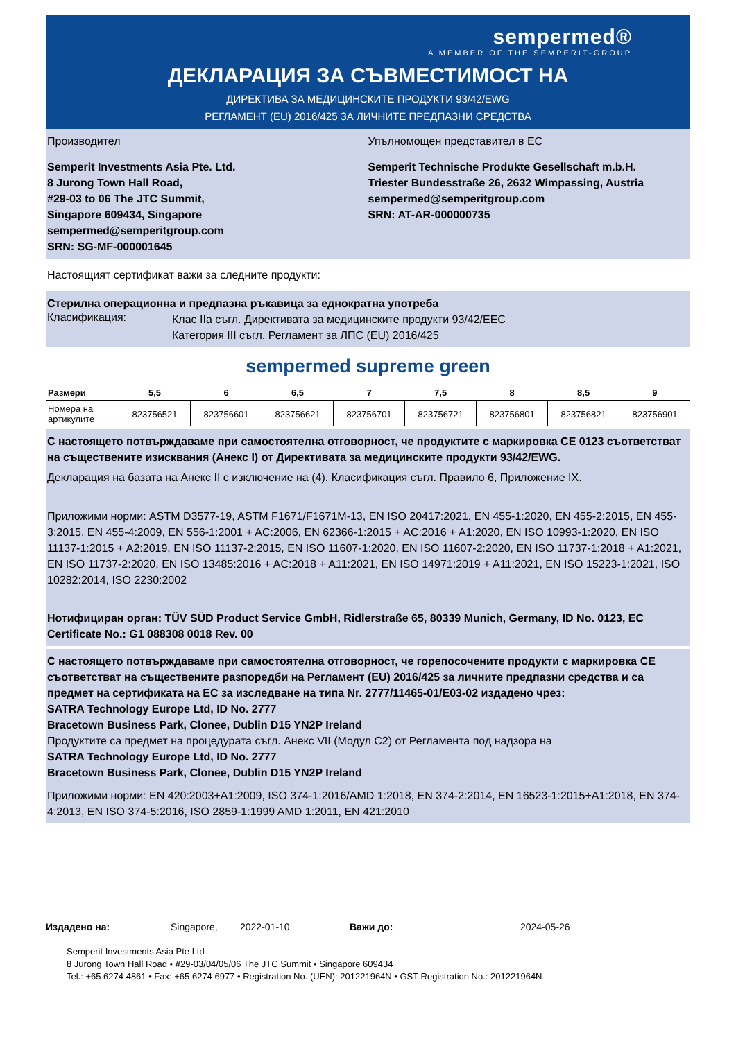sempermed®
A MEMBER OF THE SEMPERIT-GROUP
ДЕКЛАРАЦИЯ ЗА СЪВМЕСТИМОСТ НА
ДИРЕКТИВА ЗА МЕДИЦИНСКИТЕ ПРОДУКТИ 93/42/EWG
РЕГЛАМЕНТ (EU) 2016/425 ЗА ЛИЧНИТЕ ПРЕДПАЗНИ СРЕДСТВА
Производител
Semperit Investments Asia Pte. Ltd.
8 Jurong Town Hall Road,
#29-03 to 06 The JTC Summit,
Singapore 609434, Singapore
sempermed@semperitgroup.com
SRN: SG-MF-000001645
Упълномощен представител в ЕС
Semperit Technische Produkte Gesellschaft m.b.H.
Triester Bundesstraße 26, 2632 Wimpassing, Austria
sempermed@semperitgroup.com
SRN: AT-AR-000000735
Настоящият сертификат важи за следните продукти:
Стерилна операционна и предпазна ръкавица за еднократна употреба
Класификация:
Клас IIa съгл. Директивата за медицинските продукти 93/42/EEC
Категория III съгл. Регламент за ЛПС (EU) 2016/425
sempermed supreme green
| Размери | 5,5 | 6 | 6,5 | 7 | 7,5 | 8 | 8,5 | 9 |
| --- | --- | --- | --- | --- | --- | --- | --- | --- |
| Номера на артикулите | 823756521 | 823756601 | 823756621 | 823756701 | 823756721 | 823756801 | 823756821 | 823756901 |
С настоящето потвърждаваме при самостоятелна отговорност, че продуктите с маркировка CE 0123 съответстват на съществените изисквания (Анекс I) от Директивата за медицинските продукти 93/42/EWG.
Декларация на базата на Анекс II с изключение на (4). Класификация съгл. Правило 6, Приложение IX.
Приложими норми: ASTM D3577-19, ASTM F1671/F1671M-13, EN ISO 20417:2021, EN 455-1:2020, EN 455-2:2015, EN 455-3:2015, EN 455-4:2009, EN 556-1:2001 + AC:2006, EN 62366-1:2015 + AC:2016 + A1:2020, EN ISO 10993-1:2020, EN ISO 11137-1:2015 + A2:2019, EN ISO 11137-2:2015, EN ISO 11607-1:2020, EN ISO 11607-2:2020, EN ISO 11737-1:2018 + A1:2021, EN ISO 11737-2:2020, EN ISO 13485:2016 + AC:2018 + A11:2021, EN ISO 14971:2019 + A11:2021, EN ISO 15223-1:2021, ISO 10282:2014, ISO 2230:2002
Нотифициран орган: TÜV SÜD Product Service GmbH, Ridlerstraße 65, 80339 Munich, Germany, ID No. 0123, EC Certificate No.: G1 088308 0018 Rev. 00
С настоящето потвърждаваме при самостоятелна отговорност, че горепосочените продукти с маркировка CE съответстват на съществените разпоредби на Регламент (EU) 2016/425 за личните предпазни средства и са предмет на сертификата на ЕС за изследване на типа Nr. 2777/11465-01/E03-02 издадено чрез:
SATRA Technology Europe Ltd, ID No. 2777
Bracetown Business Park, Clonee, Dublin D15 YN2P Ireland
Продуктите са предмет на процедурата съгл. Анекс VII (Модул C2) от Регламента под надзора на
SATRA Technology Europe Ltd, ID No. 2777
Bracetown Business Park, Clonee, Dublin D15 YN2P Ireland
Приложими норми: EN 420:2003+A1:2009, ISO 374-1:2016/AMD 1:2018, EN 374-2:2014, EN 16523-1:2015+A1:2018, EN 374-4:2013, EN ISO 374-5:2016, ISO 2859-1:1999 AMD 1:2011, EN 421:2010
Издадено на: Singapore, 2022-01-10 Важи до: 2024-05-26
Semperit Investments Asia Pte Ltd
8 Jurong Town Hall Road • #29-03/04/05/06 The JTC Summit • Singapore 609434
Tel.: +65 6274 4861 • Fax: +65 6274 6977 • Registration No. (UEN): 201221964N • GST Registration No.: 201221964N